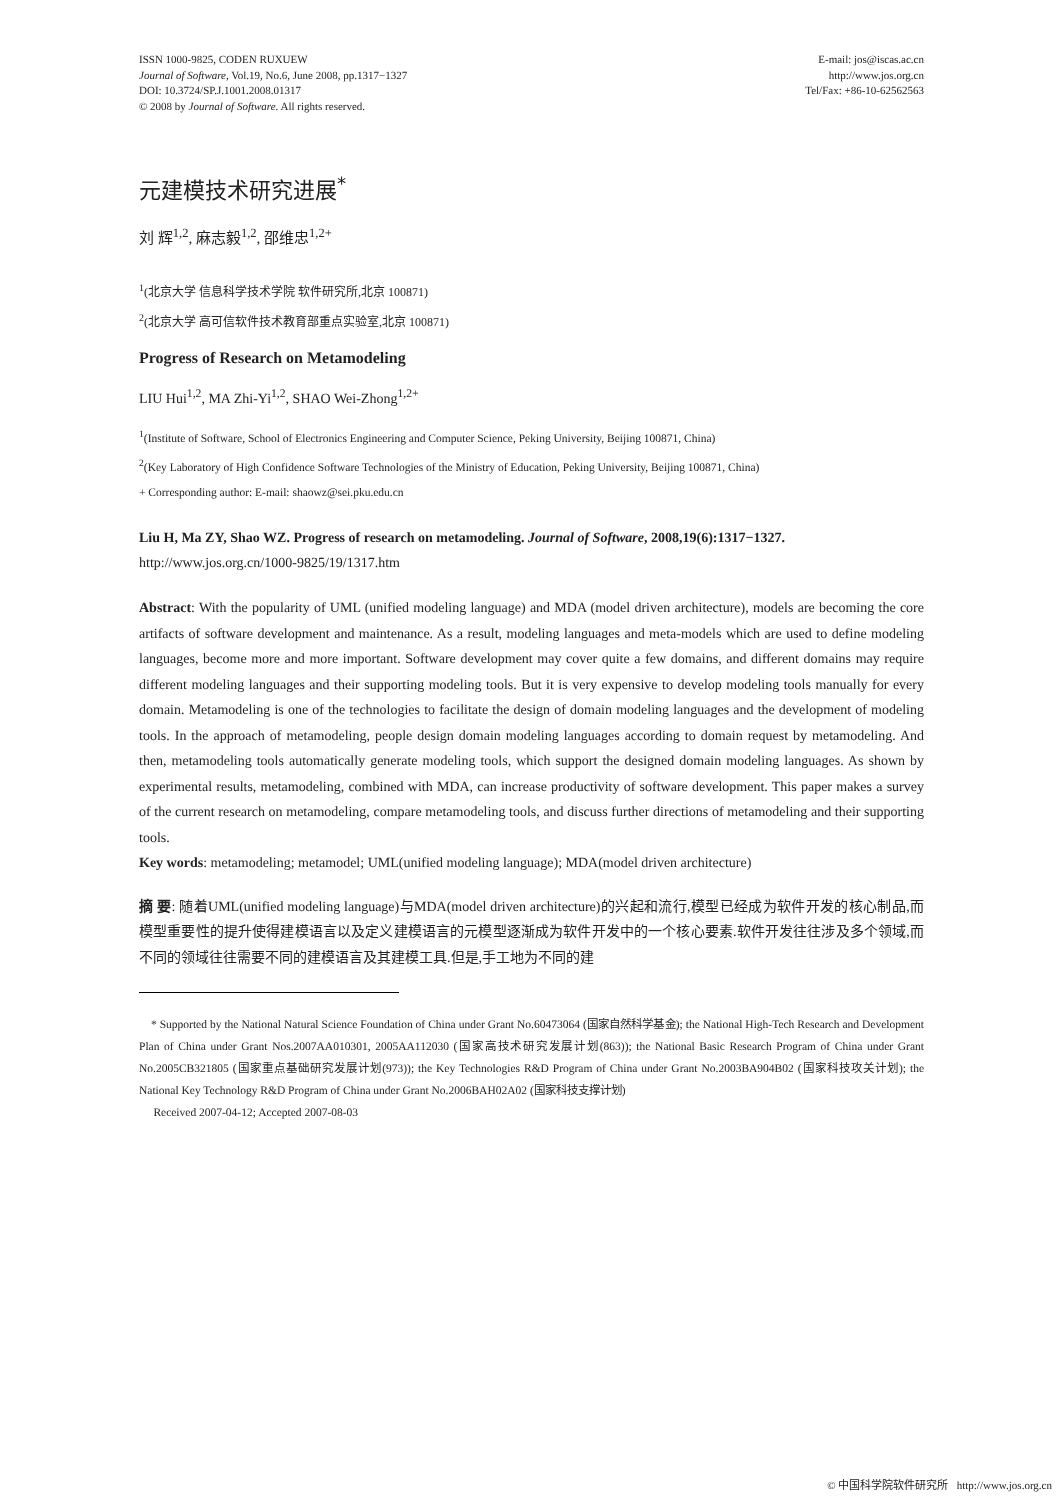ISSN 1000-9825, CODEN RUXUEW
Journal of Software, Vol.19, No.6, June 2008, pp.1317−1327
DOI: 10.3724/SP.J.1001.2008.01317
© 2008 by Journal of Software. All rights reserved.
E-mail: jos@iscas.ac.cn
http://www.jos.org.cn
Tel/Fax: +86-10-62562563
元建模技术研究进展<sup>*</sup>
刘 辉<sup>1,2</sup>, 麻志毅<sup>1,2</sup>, 邵维忠<sup>1,2+</sup>
<sup>1</sup> (北京大学 信息科学技术学院 软件研究所,北京 100871)
<sup>2</sup> (北京大学 高可信软件技术教育部重点实验室,北京 100871)
Progress of Research on Metamodeling
LIU Hui<sup>1,2</sup>, MA Zhi-Yi<sup>1,2</sup>, SHAO Wei-Zhong<sup>1,2+</sup>
<sup>1</sup> (Institute of Software, School of Electronics Engineering and Computer Science, Peking University, Beijing 100871, China)
<sup>2</sup> (Key Laboratory of High Confidence Software Technologies of the Ministry of Education, Peking University, Beijing 100871, China)
+ Corresponding author: E-mail: shaowz@sei.pku.edu.cn
Liu H, Ma ZY, Shao WZ. Progress of research on metamodeling. Journal of Software, 2008,19(6):1317−1327.
http://www.jos.org.cn/1000-9825/19/1317.htm
Abstract: With the popularity of UML (unified modeling language) and MDA (model driven architecture), models are becoming the core artifacts of software development and maintenance. As a result, modeling languages and meta-models which are used to define modeling languages, become more and more important. Software development may cover quite a few domains, and different domains may require different modeling languages and their supporting modeling tools. But it is very expensive to develop modeling tools manually for every domain. Metamodeling is one of the technologies to facilitate the design of domain modeling languages and the development of modeling tools. In the approach of metamodeling, people design domain modeling languages according to domain request by metamodeling. And then, metamodeling tools automatically generate modeling tools, which support the designed domain modeling languages. As shown by experimental results, metamodeling, combined with MDA, can increase productivity of software development. This paper makes a survey of the current research on metamodeling, compare metamodeling tools, and discuss further directions of metamodeling and their supporting tools.
Key words: metamodeling; metamodel; UML(unified modeling language); MDA(model driven architecture)
摘 要: 随着UML(unified modeling language)与MDA(model driven architecture)的兴起和流行,模型已经成为软件开发的核心制品,而模型重要性的提升使得建模语言以及定义建模语言的元模型逐渐成为软件开发中的一个核心要素.软件开发往往涉及多个领域,而不同的领域往往需要不同的建模语言及其建模工具.但是,手工地为不同的建
* Supported by the National Natural Science Foundation of China under Grant No.60473064 (国家自然科学基金); the National High-Tech Research and Development Plan of China under Grant Nos.2007AA010301, 2005AA112030 (国家高技术研究发展计划(863)); the National Basic Research Program of China under Grant No.2005CB321805 (国家重点基础研究发展计划(973)); the Key Technologies R&D Program of China under Grant No.2003BA904B02 (国家科技攻关计划); the National Key Technology R&D Program of China under Grant No.2006BAH02A02 (国家科技支撑计划)
Received 2007-04-12; Accepted 2007-08-03
© 中国科学院软件研究所 http://www.jos.org.cn